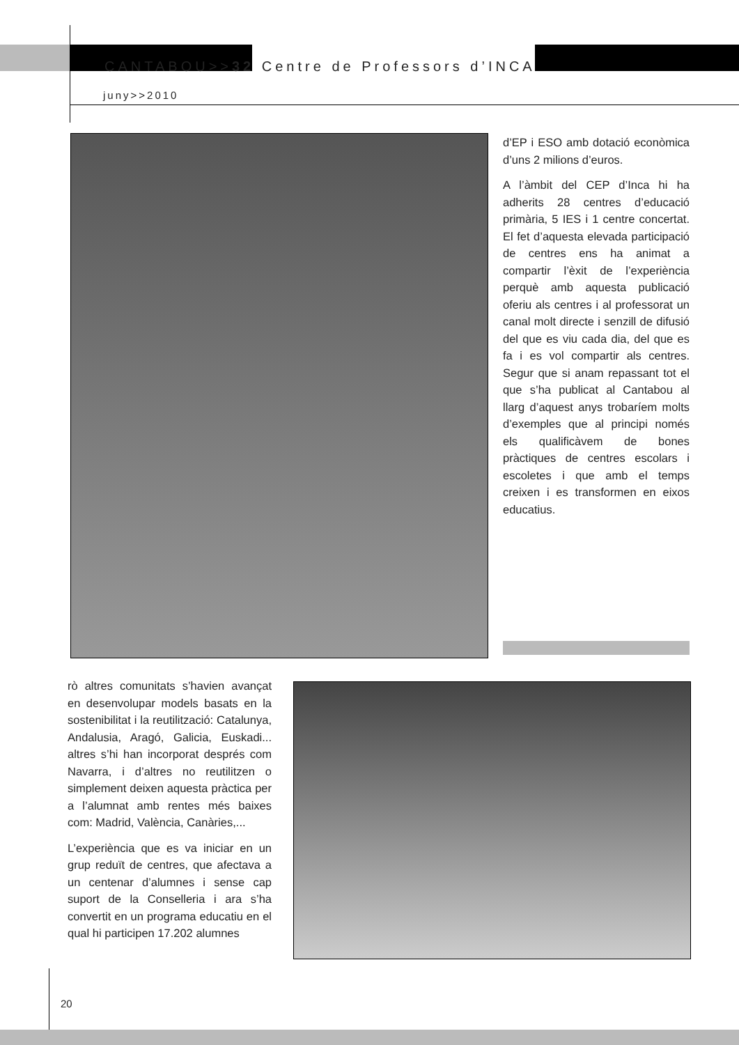CANTABOU>>32 Centre de Professors d’INCA
juny>>2010
d’EP i ESO amb dotació econòmica d’uns 2 milions d’euros.
A l’àmbit del CEP d’Inca hi ha adherits 28 centres d’educació primària, 5 IES i 1 centre concertat. El fet d’aquesta elevada participació de centres ens ha animat a compartir l’èxit de l’experiència perquè amb aquesta publicació oferiu als centres i al professorat un canal molt directe i senzill de difusió del que es viu cada dia, del que es fa i es vol compartir als centres. Segur que si anam repassant tot el que s’ha publicat al Cantabou al llarg d’aquest anys trobaríem molts d’exemples que al principi només els qualificàvem de bones pràctiques de centres escolars i escoletes i que amb el temps creixen i es transformen en eixos educatius.
rò altres comunitats s’havien avançat en desenvolupar models basats en la sostenibilitat i la reutilització: Catalunya, Andalusia, Aragó, Galicia, Euskadi... altres s’hi han incorporat després com Navarra, i d’altres no reutilitzen o simplement deixen aquesta pràctica per a l’alumnat amb rentes més baixes com: Madrid, València, Canàries,...
L’experiència que es va iniciar en un grup reduït de centres, que afectava a un centenar d’alumnes i sense cap suport de la Conselleria i ara s’ha convertit en un programa educatiu en el qual hi participen 17.202 alumnes
20